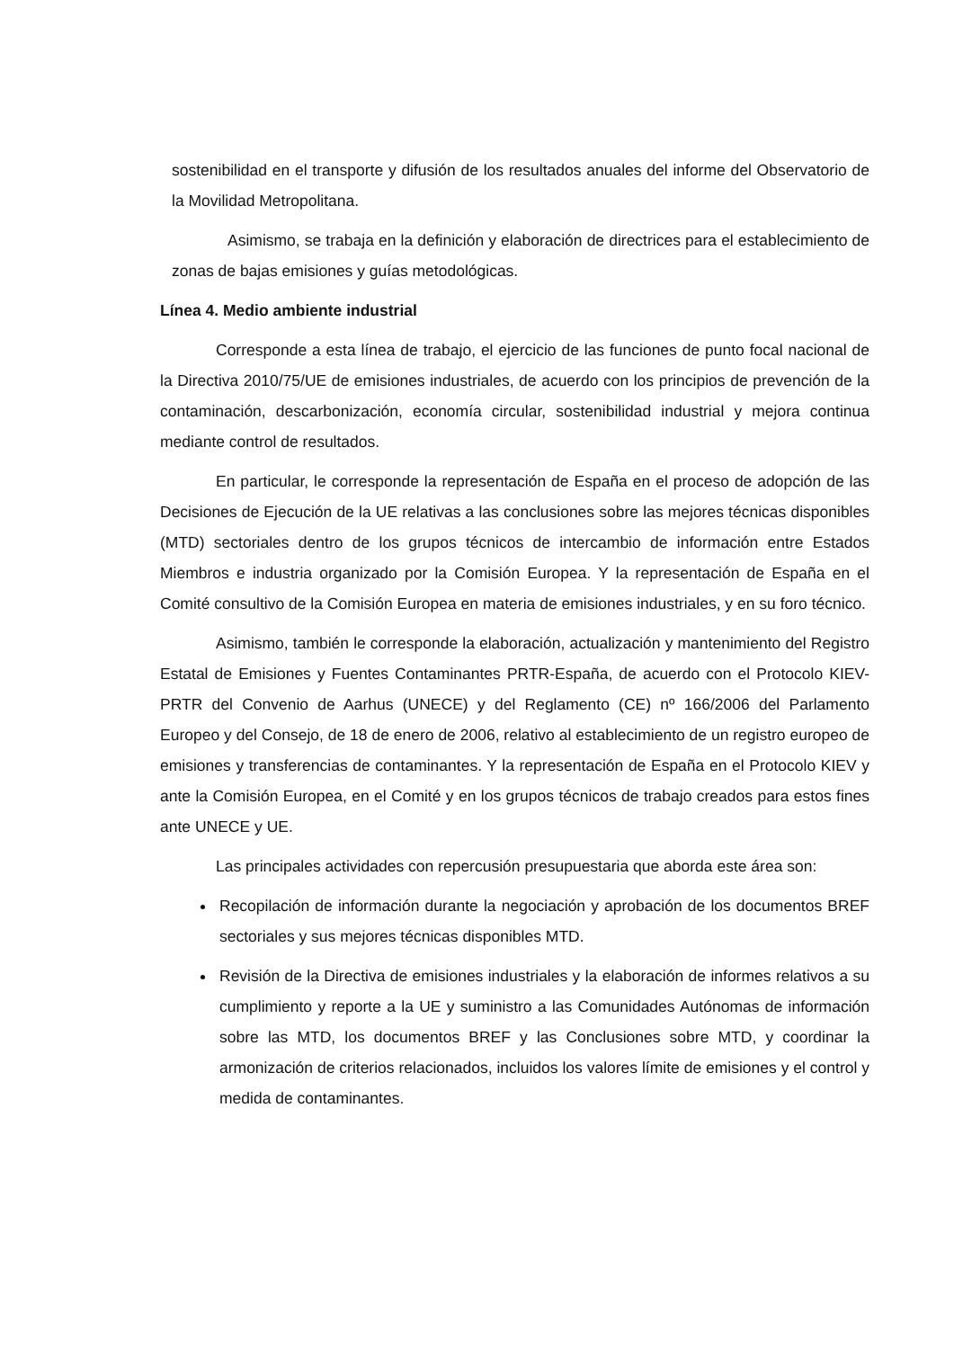sostenibilidad en el transporte y difusión de los resultados anuales del informe del Observatorio de la Movilidad Metropolitana.
Asimismo, se trabaja en la definición y elaboración de directrices para el establecimiento de zonas de bajas emisiones y guías metodológicas.
Línea 4. Medio ambiente industrial
Corresponde a esta línea de trabajo, el ejercicio de las funciones de punto focal nacional de la Directiva 2010/75/UE de emisiones industriales, de acuerdo con los principios de prevención de la contaminación, descarbonización, economía circular, sostenibilidad industrial y mejora continua mediante control de resultados.
En particular, le corresponde la representación de España en el proceso de adopción de las Decisiones de Ejecución de la UE relativas a las conclusiones sobre las mejores técnicas disponibles (MTD) sectoriales dentro de los grupos técnicos de intercambio de información entre Estados Miembros e industria organizado por la Comisión Europea. Y la representación de España en el Comité consultivo de la Comisión Europea en materia de emisiones industriales, y en su foro técnico.
Asimismo, también le corresponde la elaboración, actualización y mantenimiento del Registro Estatal de Emisiones y Fuentes Contaminantes PRTR-España, de acuerdo con el Protocolo KIEV-PRTR del Convenio de Aarhus (UNECE) y del Reglamento (CE) nº 166/2006 del Parlamento Europeo y del Consejo, de 18 de enero de 2006, relativo al establecimiento de un registro europeo de emisiones y transferencias de contaminantes. Y la representación de España en el Protocolo KIEV y ante la Comisión Europea, en el Comité y en los grupos técnicos de trabajo creados para estos fines ante UNECE y UE.
Las principales actividades con repercusión presupuestaria que aborda este área son:
Recopilación de información durante la negociación y aprobación de los documentos BREF sectoriales y sus mejores técnicas disponibles MTD.
Revisión de la Directiva de emisiones industriales y la elaboración de informes relativos a su cumplimiento y reporte a la UE y suministro a las Comunidades Autónomas de información sobre las MTD, los documentos BREF y las Conclusiones sobre MTD, y coordinar la armonización de criterios relacionados, incluidos los valores límite de emisiones y el control y medida de contaminantes.